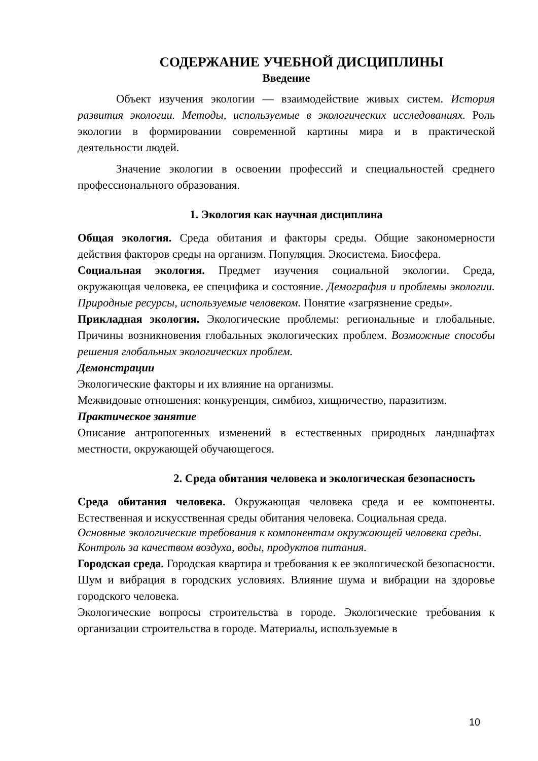СОДЕРЖАНИЕ УЧЕБНОЙ ДИСЦИПЛИНЫ
Введение
Объект изучения экологии — взаимодействие живых систем. История развития экологии. Методы, используемые в экологических исследованиях. Роль экологии в формировании современной картины мира и в практической деятельности людей.
Значение экологии в освоении профессий и специальностей среднего профессионального образования.
1. Экология как научная дисциплина
Общая экология. Среда обитания и факторы среды. Общие закономерности действия факторов среды на организм. Популяция. Экосистема. Биосфера.
Социальная экология. Предмет изучения социальной экологии. Среда, окружающая человека, ее специфика и состояние. Демография и проблемы экологии. Природные ресурсы, используемые человеком. Понятие «загрязнение среды».
Прикладная экология. Экологические проблемы: региональные и глобальные. Причины возникновения глобальных экологических проблем. Возможные способы решения глобальных экологических проблем.
Демонстрации
Экологические факторы и их влияние на организмы.
Межвидовые отношения: конкуренция, симбиоз, хищничество, паразитизм.
Практическое занятие
Описание антропогенных изменений в естественных природных ландшафтах местности, окружающей обучающегося.
2. Среда обитания человека и экологическая безопасность
Среда обитания человека. Окружающая человека среда и ее компоненты. Естественная и искусственная среды обитания человека. Социальная среда.
Основные экологические требования к компонентам окружающей человека среды.
Контроль за качеством воздуха, воды, продуктов питания.
Городская среда. Городская квартира и требования к ее экологической безопасности. Шум и вибрация в городских условиях. Влияние шума и вибрации на здоровье городского человека.
Экологические вопросы строительства в городе. Экологические требования к организации строительства в городе. Материалы, используемые в
10